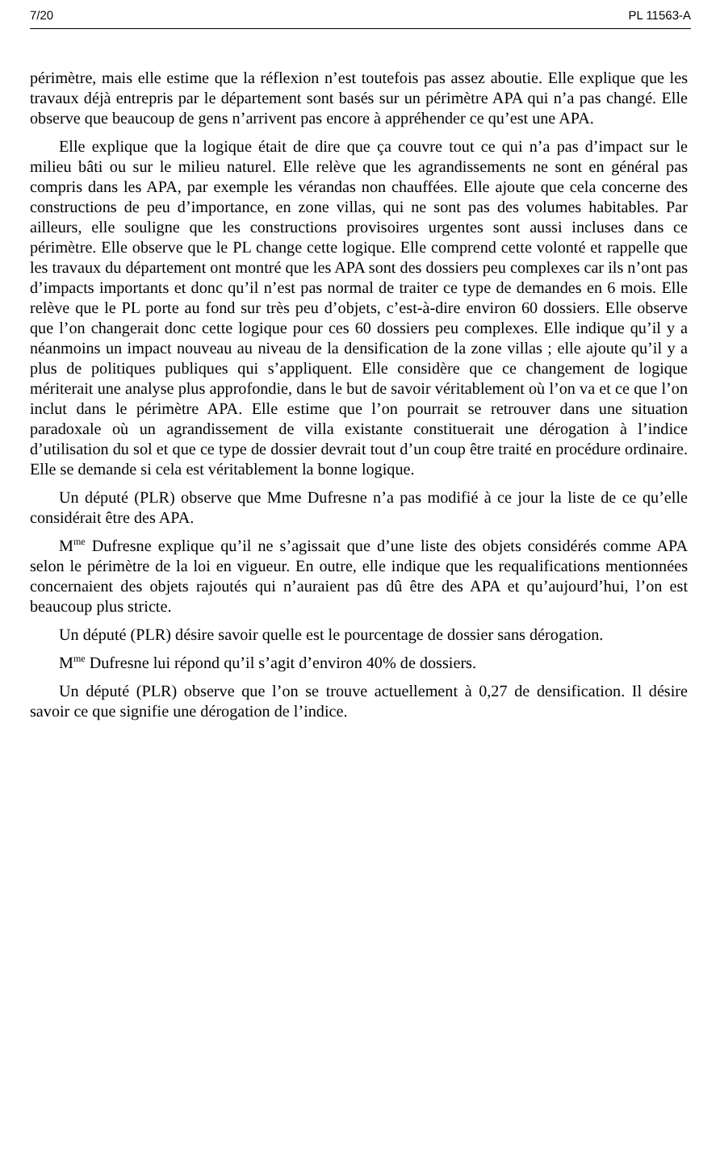7/20 PL 11563-A
périmètre, mais elle estime que la réflexion n’est toutefois pas assez aboutie. Elle explique que les travaux déjà entrepris par le département sont basés sur un périmètre APA qui n’a pas changé. Elle observe que beaucoup de gens n’arrivent pas encore à appréhender ce qu’est une APA.
Elle explique que la logique était de dire que ça couvre tout ce qui n’a pas d’impact sur le milieu bâti ou sur le milieu naturel. Elle relève que les agrandissements ne sont en général pas compris dans les APA, par exemple les vérandas non chauffées. Elle ajoute que cela concerne des constructions de peu d’importance, en zone villas, qui ne sont pas des volumes habitables. Par ailleurs, elle souligne que les constructions provisoires urgentes sont aussi incluses dans ce périmètre. Elle observe que le PL change cette logique. Elle comprend cette volonté et rappelle que les travaux du département ont montré que les APA sont des dossiers peu complexes car ils n’ont pas d’impacts importants et donc qu’il n’est pas normal de traiter ce type de demandes en 6 mois. Elle relève que le PL porte au fond sur très peu d’objets, c’est-à-dire environ 60 dossiers. Elle observe que l’on changerait donc cette logique pour ces 60 dossiers peu complexes. Elle indique qu’il y a néanmoins un impact nouveau au niveau de la densification de la zone villas ; elle ajoute qu’il y a plus de politiques publiques qui s’appliquent. Elle considère que ce changement de logique mériterait une analyse plus approfondie, dans le but de savoir véritablement où l’on va et ce que l’on inclut dans le périmètre APA. Elle estime que l’on pourrait se retrouver dans une situation paradoxale où un agrandissement de villa existante constituerait une dérogation à l’indice d’utilisation du sol et que ce type de dossier devrait tout d’un coup être traité en procédure ordinaire. Elle se demande si cela est véritablement la bonne logique.
Un député (PLR) observe que Mme Dufresne n’a pas modifié à ce jour la liste de ce qu’elle considérait être des APA.
M<sup>me</sup> Dufresne explique qu’il ne s’agissait que d’une liste des objets considérés comme APA selon le périmètre de la loi en vigueur. En outre, elle indique que les requalifications mentionnées concernaient des objets rajoutés qui n’auraient pas dû être des APA et qu’aujourd’hui, l’on est beaucoup plus stricte.
Un député (PLR) désire savoir quelle est le pourcentage de dossier sans dérogation.
M<sup>me</sup> Dufresne lui répond qu’il s’agit d’environ 40% de dossiers.
Un député (PLR) observe que l’on se trouve actuellement à 0,27 de densification. Il désire savoir ce que signifie une dérogation de l’indice.